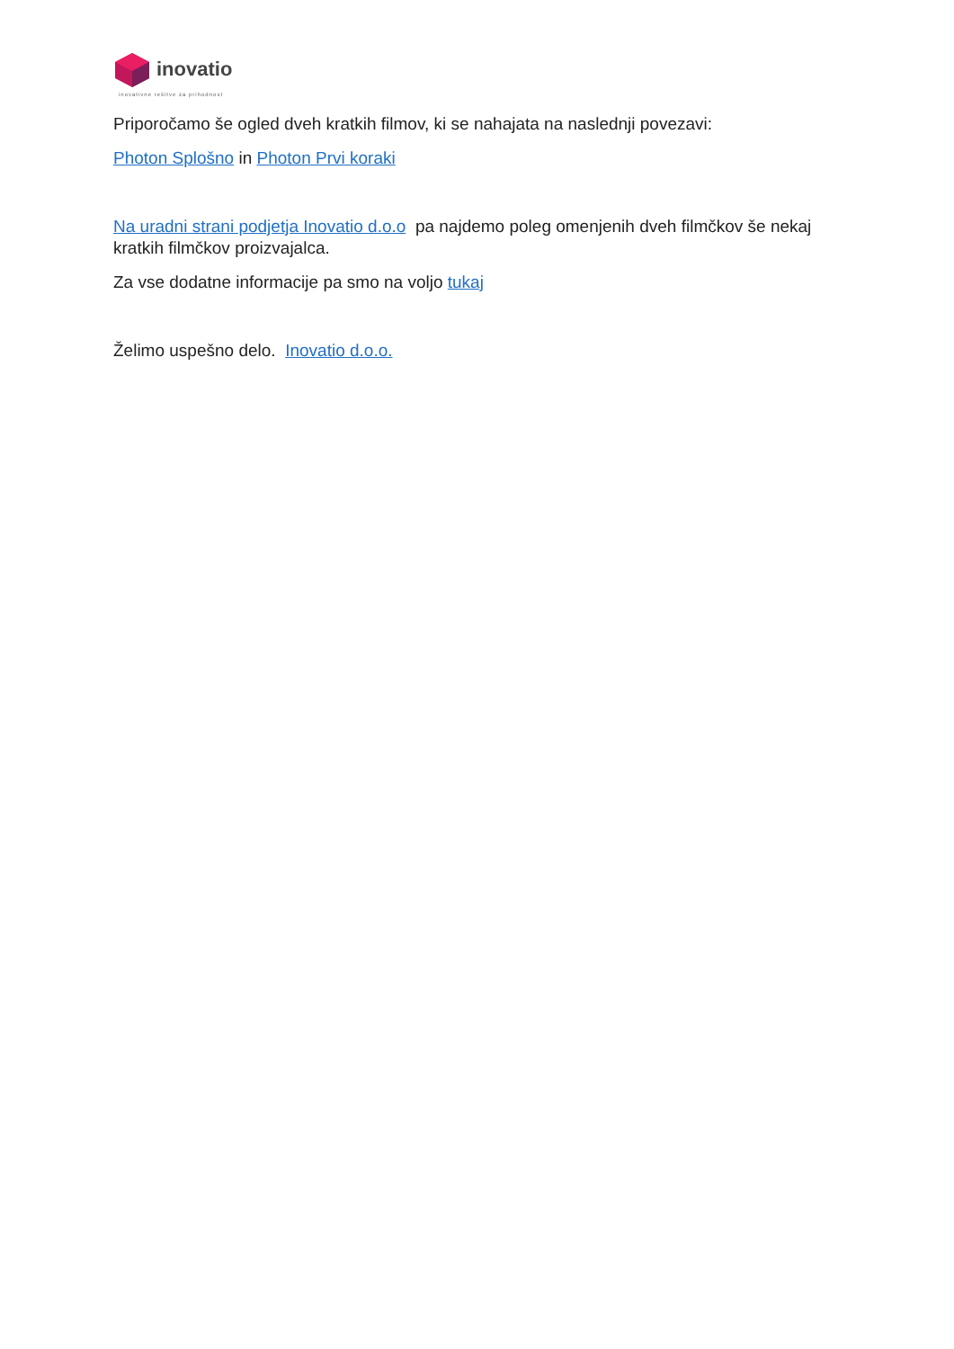inovatio
inovativne rešitve za prihodnost
Priporočamo še ogled dveh kratkih filmov, ki se nahajata na naslednji povezavi:
Photon Splošno in Photon Prvi koraki
Na uradni strani podjetja Inovatio d.o.o pa najdemo poleg omenjenih dveh filmčkov še nekaj kratkih filmčkov proizvajalca.
Za vse dodatne informacije pa smo na voljo tukaj
Želimo uspešno delo. Inovatio d.o.o.